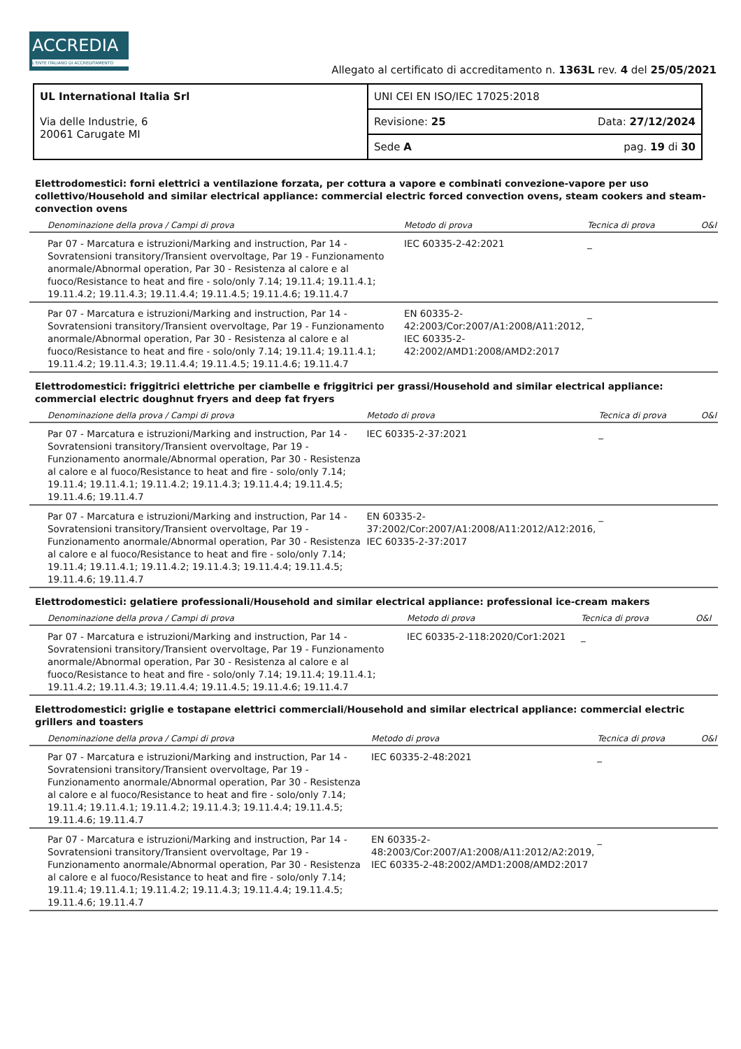ACCREDIA
L'ENTE ITALIANO DI ACCREDITAMENTO
Allegato al certificato di accreditamento n. 1363L rev. 4 del 25/05/2021
| UL International Italia Srl Via delle Industrie, 6 20061 Carugate MI | UNI CEI EN ISO/IEC 17025:2018 |
| | Revisione: 25 Data: 27/12/2024 |
| | Sede A pag. 19 di 30 |
Elettrodomestici: forni elettrici a ventilazione forzata, per cottura a vapore e combinati convezione-vapore per uso collettivo/Household and similar electrical appliance: commercial electric forced convection ovens, steam cookers and steam-convection ovens
| Denominazione della prova / Campi di prova | Metodo di prova | Tecnica di prova | O&I |
| --- | --- | --- | --- |
| Par 07 - Marcatura e istruzioni/Marking and instruction, Par 14 - Sovratensioni transitory/Transient overvoltage, Par 19 - Funzionamento anormale/Abnormal operation, Par 30 - Resistenza al calore e al fuoco/Resistance to heat and fire - solo/only 7.14; 19.11.4; 19.11.4.1; 19.11.4.2; 19.11.4.3; 19.11.4.4; 19.11.4.5; 19.11.4.6; 19.11.4.7 | IEC 60335-2-42:2021 | _ | |
| Par 07 - Marcatura e istruzioni/Marking and instruction, Par 14 - Sovratensioni transitory/Transient overvoltage, Par 19 - Funzionamento anormale/Abnormal operation, Par 30 - Resistenza al calore e al fuoco/Resistance to heat and fire - solo/only 7.14; 19.11.4; 19.11.4.1; 19.11.4.2; 19.11.4.3; 19.11.4.4; 19.11.4.5; 19.11.4.6; 19.11.4.7 | EN 60335-2-42:2003/Cor:2007/A1:2008/A11:2012, IEC 60335-2-42:2002/AMD1:2008/AMD2:2017 | _ | |
Elettrodomestici: friggitrici elettriche per ciambelle e friggitrici per grassi/Household and similar electrical appliance: commercial electric doughnut fryers and deep fat fryers
| Denominazione della prova / Campi di prova | Metodo di prova | Tecnica di prova | O&I |
| --- | --- | --- | --- |
| Par 07 - Marcatura e istruzioni/Marking and instruction, Par 14 - Sovratensioni transitory/Transient overvoltage, Par 19 - Funzionamento anormale/Abnormal operation, Par 30 - Resistenza al calore e al fuoco/Resistance to heat and fire - solo/only 7.14; 19.11.4; 19.11.4.1; 19.11.4.2; 19.11.4.3; 19.11.4.4; 19.11.4.5; 19.11.4.6; 19.11.4.7 | IEC 60335-2-37:2021 | _ | |
| Par 07 - Marcatura e istruzioni/Marking and instruction, Par 14 - Sovratensioni transitory/Transient overvoltage, Par 19 - Funzionamento anormale/Abnormal operation, Par 30 - Resistenza al calore e al fuoco/Resistance to heat and fire - solo/only 7.14; 19.11.4; 19.11.4.1; 19.11.4.2; 19.11.4.3; 19.11.4.4; 19.11.4.5; 19.11.4.6; 19.11.4.7 | EN 60335-2-37:2002/Cor:2007/A1:2008/A11:2012/A12:2016, IEC 60335-2-37:2017 | _ | |
Elettrodomestici: gelatiere professionali/Household and similar electrical appliance: professional ice-cream makers
| Denominazione della prova / Campi di prova | Metodo di prova | Tecnica di prova | O&I |
| --- | --- | --- | --- |
| Par 07 - Marcatura e istruzioni/Marking and instruction, Par 14 - Sovratensioni transitory/Transient overvoltage, Par 19 - Funzionamento anormale/Abnormal operation, Par 30 - Resistenza al calore e al fuoco/Resistance to heat and fire - solo/only 7.14; 19.11.4; 19.11.4.1; 19.11.4.2; 19.11.4.3; 19.11.4.4; 19.11.4.5; 19.11.4.6; 19.11.4.7 | IEC 60335-2-118:2020/Cor1:2021 | _ | |
Elettrodomestici: griglie e tostapane elettrici commerciali/Household and similar electrical appliance: commercial electric grillers and toasters
| Denominazione della prova / Campi di prova | Metodo di prova | Tecnica di prova | O&I |
| --- | --- | --- | --- |
| Par 07 - Marcatura e istruzioni/Marking and instruction, Par 14 - Sovratensioni transitory/Transient overvoltage, Par 19 - Funzionamento anormale/Abnormal operation, Par 30 - Resistenza al calore e al fuoco/Resistance to heat and fire - solo/only 7.14; 19.11.4; 19.11.4.1; 19.11.4.2; 19.11.4.3; 19.11.4.4; 19.11.4.5; 19.11.4.6; 19.11.4.7 | IEC 60335-2-48:2021 | _ | |
| Par 07 - Marcatura e istruzioni/Marking and instruction, Par 14 - Sovratensioni transitory/Transient overvoltage, Par 19 - Funzionamento anormale/Abnormal operation, Par 30 - Resistenza al calore e al fuoco/Resistance to heat and fire - solo/only 7.14; 19.11.4; 19.11.4.1; 19.11.4.2; 19.11.4.3; 19.11.4.4; 19.11.4.5; 19.11.4.6; 19.11.4.7 | EN 60335-2-48:2003/Cor:2007/A1:2008/A11:2012/A2:2019, IEC 60335-2-48:2002/AMD1:2008/AMD2:2017 | _ | |